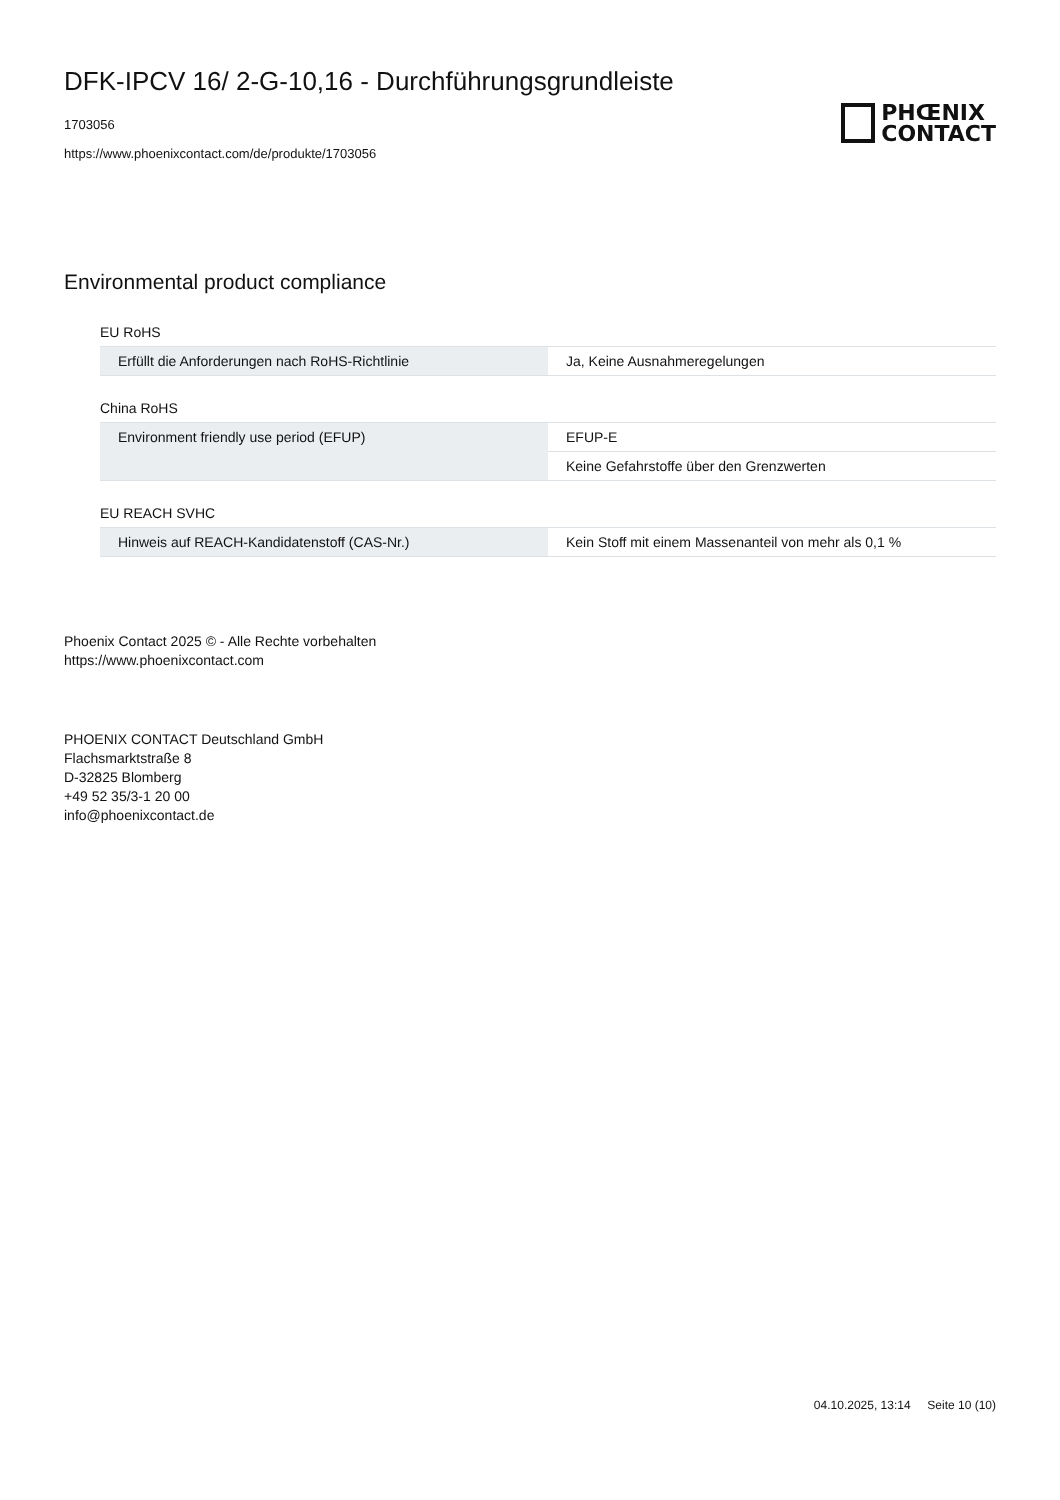DFK-IPCV 16/ 2-G-10,16 - Durchführungsgrundleiste
1703056
https://www.phoenixcontact.com/de/produkte/1703056
PHŒNIX
CONTACT
Environmental product compliance
EU RoHS
| Erfüllt die Anforderungen nach RoHS-Richtlinie | Ja, Keine Ausnahmeregelungen |
China RoHS
| Environment friendly use period (EFUP) | EFUP-E |
| | Keine Gefahrstoffe über den Grenzwerten |
EU REACH SVHC
| Hinweis auf REACH-Kandidatenstoff (CAS-Nr.) | Kein Stoff mit einem Massenanteil von mehr als 0,1 % |
Phoenix Contact 2025 © - Alle Rechte vorbehalten
https://www.phoenixcontact.com
PHOENIX CONTACT Deutschland GmbH
Flachsmarktstraße 8
D-32825 Blomberg
+49 52 35/3-1 20 00
info@phoenixcontact.de
04.10.2025, 13:14 Seite 10 (10)